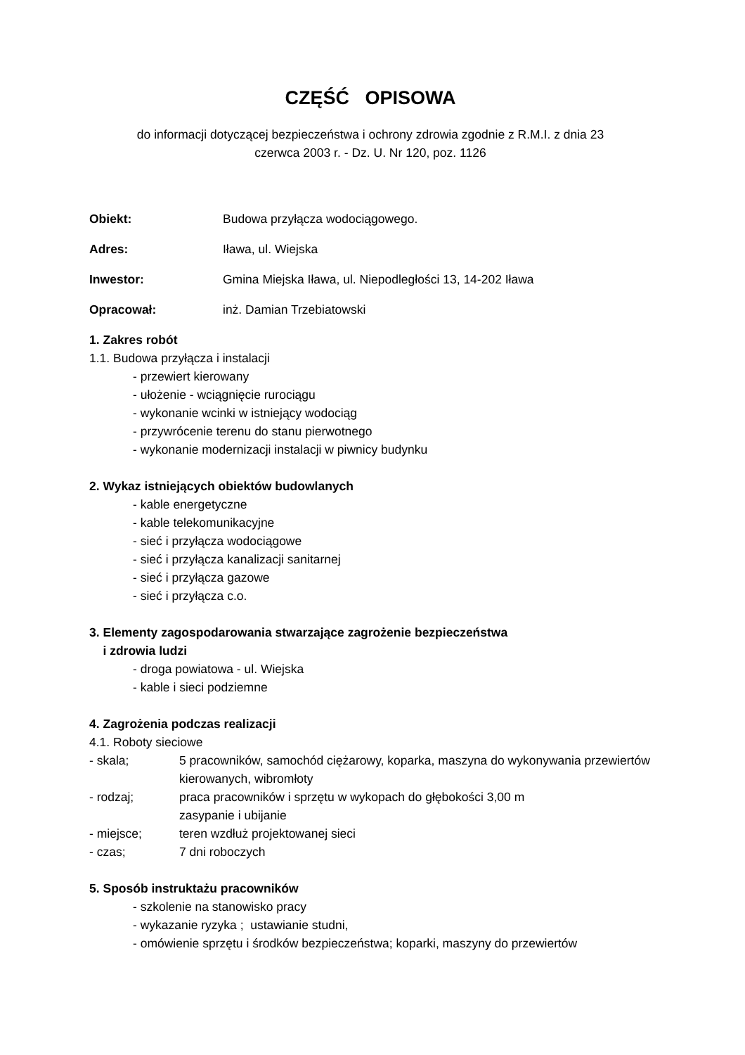CZĘŚĆ OPISOWA
do informacji dotyczącej bezpieczeństwa i ochrony zdrowia zgodnie z R.M.I. z dnia 23
czerwca 2003 r. - Dz. U. Nr 120, poz. 1126
Obiekt: Budowa przyłącza wodociągowego.
Adres: Iława, ul. Wiejska
Inwestor: Gmina Miejska Iława, ul. Niepodległości 13, 14-202 Iława
Opracował: inż. Damian Trzebiatowski
1. Zakres robót
1.1. Budowa przyłącza i instalacji
- przewiert kierowany
- ułożenie - wciągnięcie rurociągu
- wykonanie wcinki w istniejący wodociąg
- przywrócenie terenu do stanu pierwotnego
- wykonanie modernizacji instalacji w piwnicy budynku
2. Wykaz istniejących obiektów budowlanych
- kable energetyczne
- kable telekomunikacyjne
- sieć i przyłącza wodociągowe
- sieć i przyłącza kanalizacji sanitarnej
- sieć i przyłącza gazowe
- sieć i przyłącza c.o.
3. Elementy zagospodarowania stwarzające zagrożenie bezpieczeństwa
i zdrowia ludzi
- droga powiatowa - ul. Wiejska
- kable i sieci podziemne
4. Zagrożenia podczas realizacji
4.1. Roboty sieciowe
- skala; 5 pracowników, samochód ciężarowy, koparka, maszyna do wykonywania przewiertów kierowanych, wibromłoty
- rodzaj; praca pracowników i sprzętu w wykopach do głębokości 3,00 m
zasypanie i ubijanie
- miejsce; teren wzdłuż projektowanej sieci
- czas; 7 dni roboczych
5. Sposób instruktażu pracowników
- szkolenie na stanowisko pracy
- wykazanie ryzyka ; ustawianie studni,
- omówienie sprzętu i środków bezpieczeństwa; koparki, maszyny do przewiertów